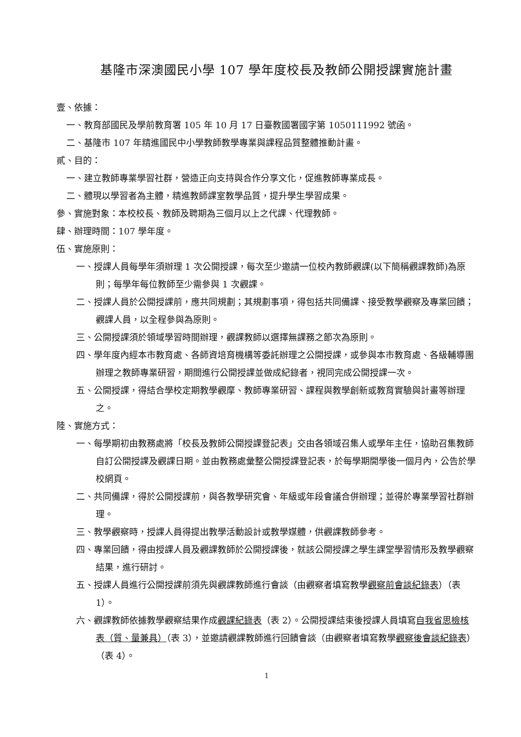基隆市深澳國民小學 107 學年度校長及教師公開授課實施計畫
壹、依據：
一、教育部國民及學前教育署 105 年 10 月 17 日臺教國署國字第 1050111992 號函。
二、基隆市 107 年精進國民中小學教師教學專業與課程品質整體推動計畫。
貳、目的：
一、建立教師專業學習社群，營造正向支持與合作分享文化，促進教師專業成長。
二、體現以學習者為主體，精進教師課室教學品質，提升學生學習成果。
參、實施對象：本校校長、教師及聘期為三個月以上之代課、代理教師。
肆、辦理時間：107 學年度。
伍、實施原則：
一、授課人員每學年須辦理 1 次公開授課，每次至少邀請一位校內教師觀課(以下簡稱觀課教師)為原則；每學年每位教師至少需參與 1 次觀課。
二、授課人員於公開授課前，應共同規劃；其規劃事項，得包括共同備課、接受教學觀察及專業回饋；觀課人員，以全程參與為原則。
三、公開授課須於領域學習時間辦理，觀課教師以選擇無課務之節次為原則。
四、學年度內經本市教育處、各師資培育機構等委託辦理之公開授課，或參與本市教育處、各級輔導團辦理之教師專業研習，期間進行公開授課並做成紀錄者，視同完成公開授課一次。
五、公開授課，得結合學校定期教學觀摩、教師專業研習、課程與教學創新或教育實驗與計畫等辦理之。
陸、實施方式：
一、每學期初由教務處將「校長及教師公開授課登記表」交由各領域召集人或學年主任，協助召集教師自訂公開授課及觀課日期。並由教務處彙整公開授課登記表，於每學期開學後一個月內，公告於學校網頁。
二、共同備課，得於公開授課前，與各教學研究會、年級或年段會議合併辦理；並得於專業學習社群辦理。
三、教學觀察時，授課人員得提出教學活動設計或教學媒體，供觀課教師參考。
四、專業回饋，得由授課人員及觀課教師於公開授課後，就該公開授課之學生課堂學習情形及教學觀察結果，進行研討。
五、授課人員進行公開授課前須先與觀課教師進行會談（由觀察者填寫教學觀察前會談紀錄表）（表 1）。
六、觀課教師依據教學觀察結果作成觀課紀錄表（表 2）。公開授課結束後授課人員填寫自我省思檢核表（質、量兼具）（表 3），並邀請觀課教師進行回饋會談（由觀察者填寫教學觀察後會談紀錄表）（表 4）。
1